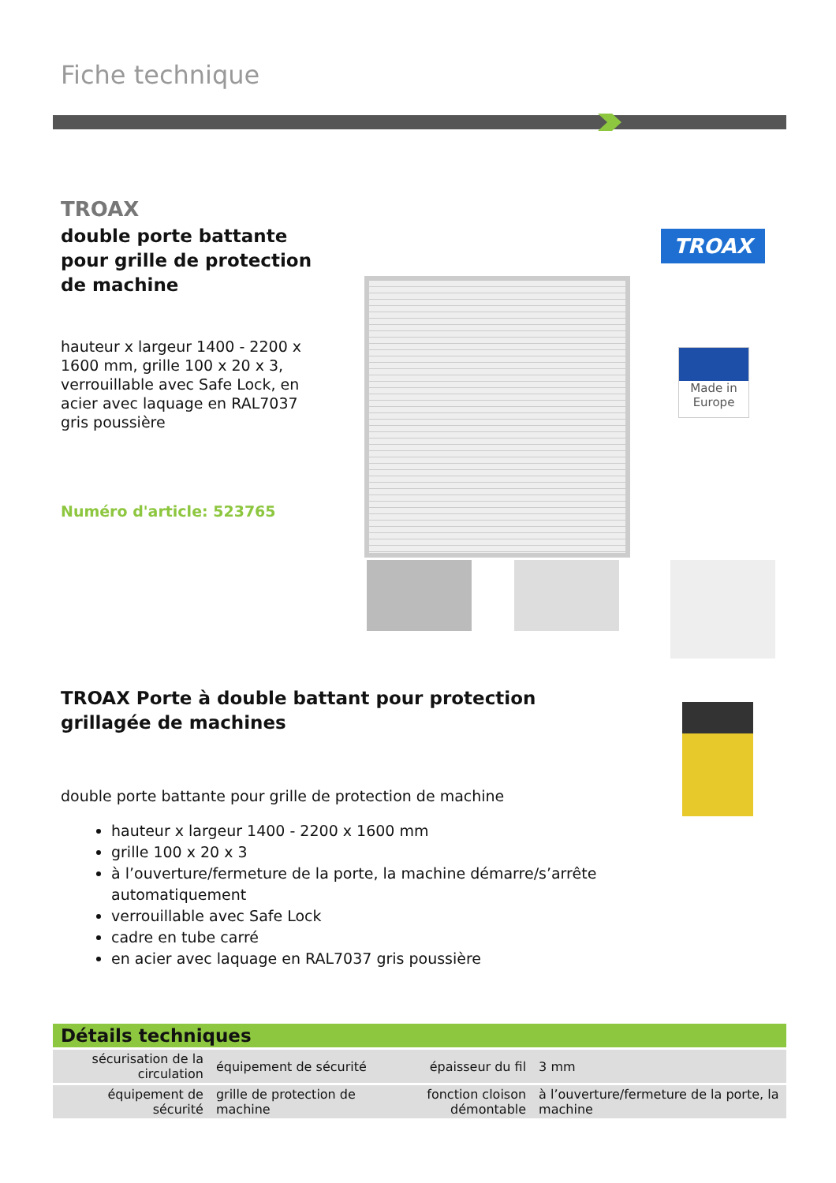Fiche technique
TROAX
double porte battante pour grille de protection de machine
hauteur x largeur 1400 - 2200 x 1600 mm, grille 100 x 20 x 3, verrouillable avec Safe Lock, en acier avec laquage en RAL7037 gris poussière
Numéro d'article: 523765
TROAX
Made in
Europe
TROAX Porte à double battant pour protection grillagée de machines
double porte battante pour grille de protection de machine
hauteur x largeur 1400 - 2200 x 1600 mm
grille 100 x 20 x 3
à l’ouverture/fermeture de la porte, la machine démarre/s’arrête automatiquement
verrouillable avec Safe Lock
cadre en tube carré
en acier avec laquage en RAL7037 gris poussière
Détails techniques
| sécurisation de la circulation | équipement de sécurité | épaisseur du fil | 3 mm |
| équipement de sécurité | grille de protection de machine | fonction cloison démontable | à l’ouverture/fermeture de la porte, la machine |